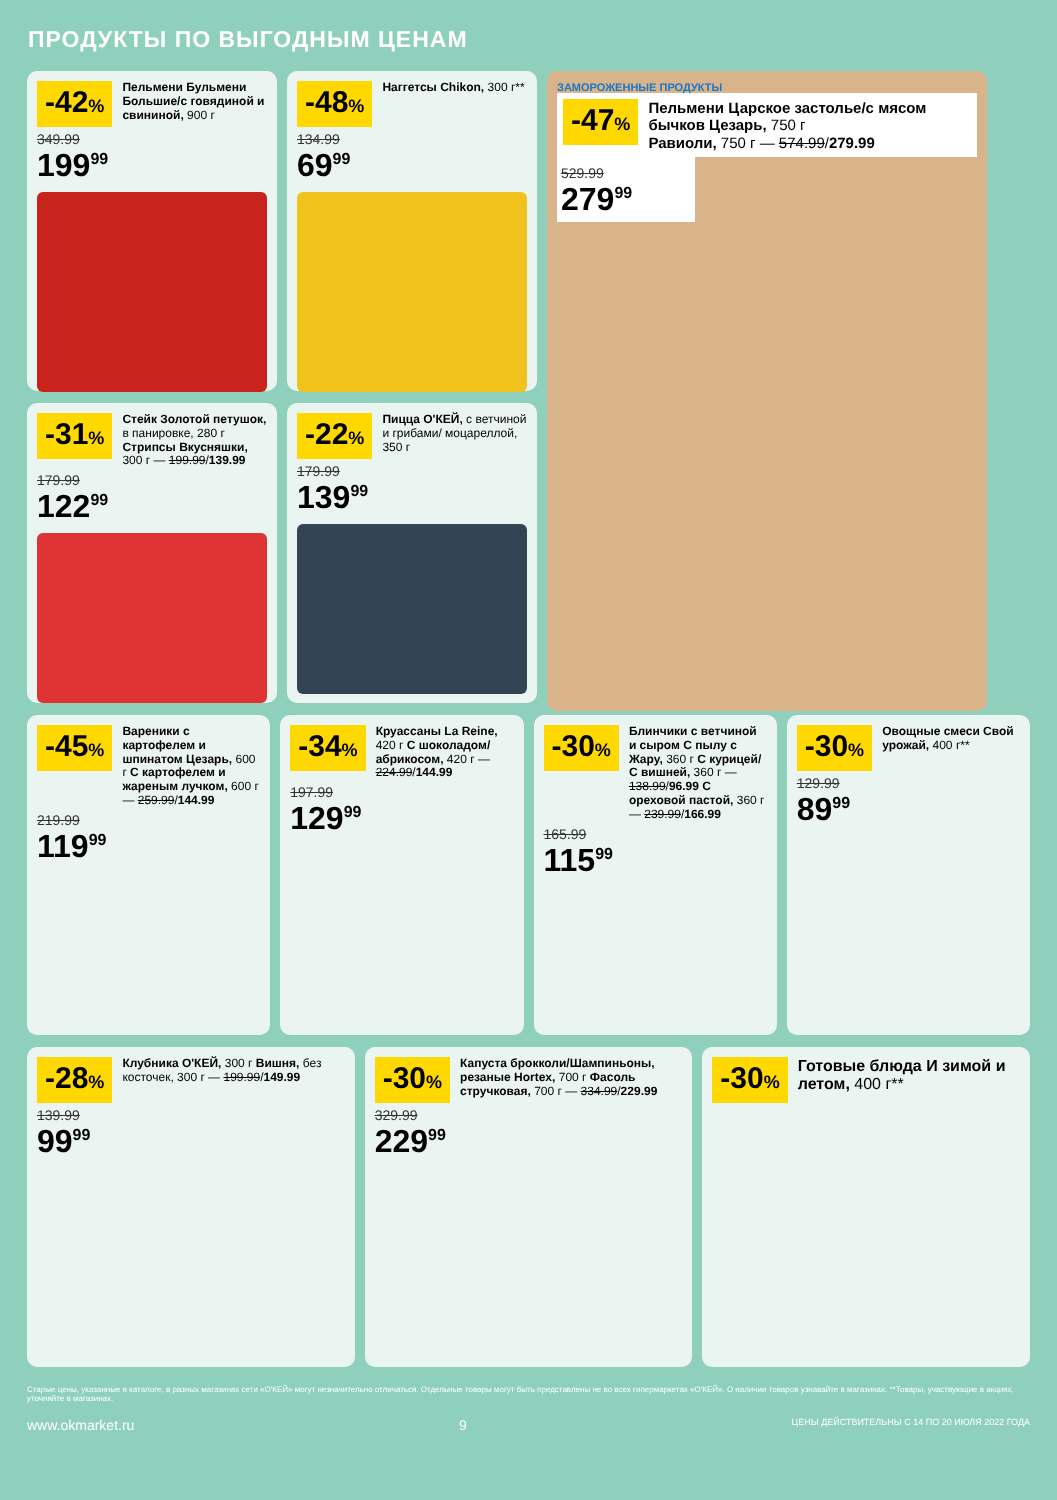ПРОДУКТЫ ПО ВЫГОДНЫМ ЦЕНАМ
-42%
Пельмени Бульмени Большие/с говядиной и свининой, 900 г
349.99
199<sup>99</sup>
-48%
Наггетсы Chikon, 300 г**
134.99
69<sup>99</sup>
ЗАМОРОЖЕННЫЕ ПРОДУКТЫ
-47%
Пельмени Царское застолье/с мясом бычков Цезарь, 750 г
Равиоли, 750 г — 574.99/279.99
529.99
279<sup>99</sup>
-31%
Стейк Золотой петушок, в панировке, 280 г Стрипсы Вкусняшки, 300 г — 199.99/139.99
179.99
122<sup>99</sup>
-22%
Пицца О'КЕЙ, с ветчиной и грибами/ моцареллой, 350 г
179.99
139<sup>99</sup>
-45%
Вареники с картофелем и шпинатом Цезарь, 600 г С картофелем и жареным лучком, 600 г — 259.99/144.99
219.99
119<sup>99</sup>
-34%
Круассаны La Reine, 420 г С шоколадом/ абрикосом, 420 г — 224.99/144.99
197.99
129<sup>99</sup>
-30%
Блинчики с ветчиной и сыром С пылу с Жару, 360 г С курицей/С вишней, 360 г — 138.99/96.99 С ореховой пастой, 360 г — 239.99/166.99
165.99
115<sup>99</sup>
-30%
Овощные смеси Свой урожай, 400 г**
129.99
89<sup>99</sup>
-28%
Клубника О'КЕЙ, 300 г Вишня, без косточек, 300 г — 199.99/149.99
139.99
99<sup>99</sup>
-30%
Капуста брокколи/Шампиньоны, резаные Hortex, 700 г Фасоль стручковая, 700 г — 334.99/229.99
329.99
229<sup>99</sup>
-30%
Готовые блюда И зимой и летом, 400 г**
Старые цены, указанные в каталоге, в разных магазинах сети «О'КЕЙ» могут незначительно отличаться. Отдельные товары могут быть представлены не во всех гипермаркетах «О'КЕЙ». О наличии товаров узнавайте в магазинах. **Товары, участвующие в акциях, уточняйте в магазинах.
www.okmarket.ru 9 ЦЕНЫ ДЕЙСТВИТЕЛЬНЫ С 14 ПО 20 ИЮЛЯ 2022 ГОДА